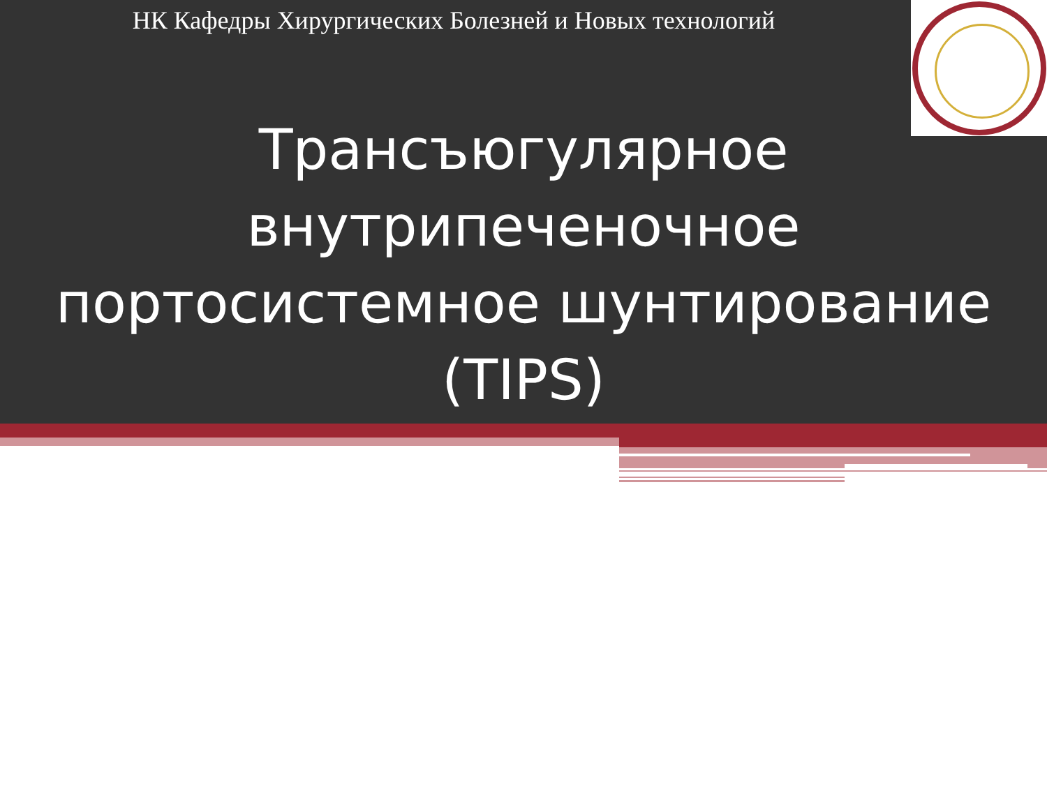НК Кафедры Хирургических Болезней и Новых технологий
Трансъюгулярное внутрипеченочное портосистемное шунтирование (TIPS)